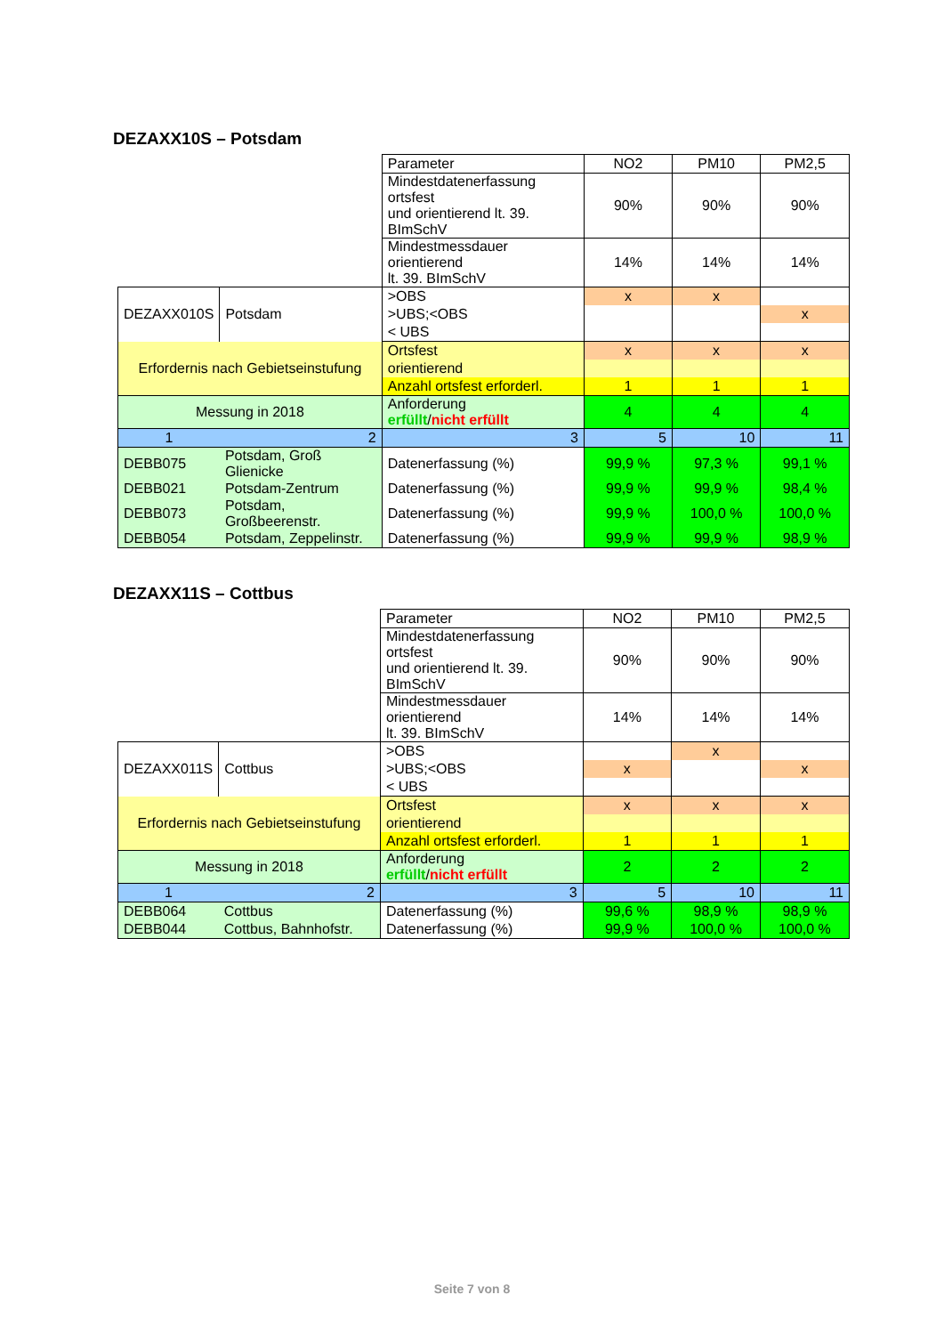DEZAXX10S – Potsdam
| | | Parameter | NO2 | PM10 | PM2,5 |
| | | Mindestdatenerfassung ortsfest und orientierend lt. 39. BImSchV | 90% | 90% | 90% |
| | | Mindestmessdauer orientierend lt. 39. BImSchV | 14% | 14% | 14% |
| DEZAXX010S | Potsdam | >OBS | x | x | |
| | | >UBS;<OBS | | | x |
| | | < UBS | | | |
| Erfordernis nach Gebietseinstufung | | Ortsfest | x | x | x |
| | | orientierend | | | |
| | | Anzahl ortsfest erforderl. | 1 | 1 | 1 |
| Messung in 2018 | | Anforderung erfüllt / nicht erfüllt | 4 | 4 | 4 |
| 1 | 2 | 3 | 5 | 10 | 11 |
| DEBB075 | Potsdam, Groß Glienicke | Datenerfassung (%) | 99,9 % | 97,3 % | 99,1 % |
| DEBB021 | Potsdam-Zentrum | Datenerfassung (%) | 99,9 % | 99,9 % | 98,4 % |
| DEBB073 | Potsdam, Großbeerenstr. | Datenerfassung (%) | 99,9 % | 100,0 % | 100,0 % |
| DEBB054 | Potsdam, Zeppelinstr. | Datenerfassung (%) | 99,9 % | 99,9 % | 98,9 % |
DEZAXX11S – Cottbus
| | | Parameter | NO2 | PM10 | PM2,5 |
| | | Mindestdatenerfassung ortsfest und orientierend lt. 39. BImSchV | 90% | 90% | 90% |
| | | Mindestmessdauer orientierend lt. 39. BImSchV | 14% | 14% | 14% |
| DEZAXX011S | Cottbus | >OBS | | x | |
| | | >UBS;<OBS | x | | x |
| | | < UBS | | | |
| Erfordernis nach Gebietseinstufung | | Ortsfest | x | x | x |
| | | orientierend | | | |
| | | Anzahl ortsfest erforderl. | 1 | 1 | 1 |
| Messung in 2018 | | Anforderung erfüllt / nicht erfüllt | 2 | 2 | 2 |
| 1 | 2 | 3 | 5 | 10 | 11 |
| DEBB064 | Cottbus | Datenerfassung (%) | 99,6 % | 98,9 % | 98,9 % |
| DEBB044 | Cottbus, Bahnhofstr. | Datenerfassung (%) | 99,9 % | 100,0 % | 100,0 % |
Seite 7 von 8